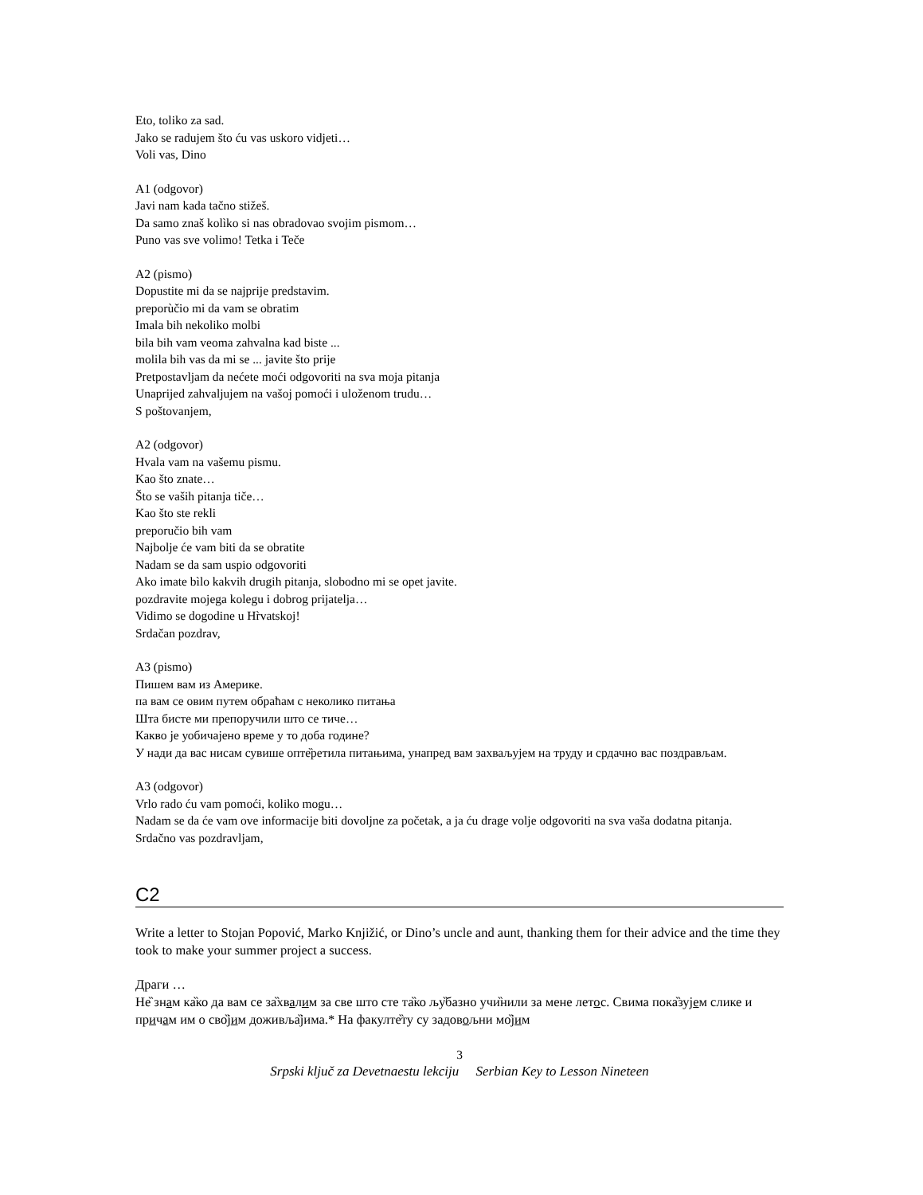Eto, toliko za sad.
Jako se radujem što ću vas uskoro vidjeti…
Voli vas, Dino
A1 (odgovor)
Javi nam kada tačno stižeš.
Da samo znaš kolìko si nas obradovao svojim pismom…
Puno vas sve volimo! Tetka i Teče
A2 (pismo)
Dopustite mi da se najprije predstavim.
preporùčio mi da vam se obratim
Imala bih nekoliko molbi
bila bih vam veoma zahvalna kad biste ...
molila bih vas da mi se ... javite što prije
Pretpostavljam da nećete moći odgovoriti na sva moja pitanja
Unaprijed zahvaljujem na vašoj pomoći i uloženom trudu…
S poštovanjem,
A2 (odgovor)
Hvala vam na vašemu pismu.
Kao što znate…
Što se vaših pitanja tiče…
Kao što ste rekli
preporučio bih vam
Najbolje će vam biti da se obratite
Nadam se da sam uspio odgovoriti
Ako imate bìlo kakvih drugih pitanja, slobodno mi se opet javite.
pozdravite mojega kolegu i dobrog prijatelja…
Vidimo se dogodine u Hr̀vatskoj!
Srdačan pozdrav,
A3 (pismo)
Пишем вам из Америке.
па вам се овим путем обраћам с неколико питања
Шта бисте ми препоручили што се тиче…
Какво је уобичајено време у то доба године?
У нади да вас нисам сувише опте̏ретила питањима, унапред вам захваљујем на труду и срдачно вас поздрављам.
A3 (odgovor)
Vrlo rado ću vam pomoći, koliko mogu…
Nadam se da će vam ove informacije biti dovoljne za početak, a ja ću drage volje odgovoriti na sva vaša dodatna pitanja.
Srdačno vas pozdravljam,
C2
Write a letter to Stojan Popović, Marko Knjižić, or Dino’s uncle and aunt, thanking them for their advice and the time they took to make your summer project a success.
Драги …
Не̏ знам ка̏ко да вам се за̏хвалим за све што сте та̏ко љу̏базно учи̏нили за мене летос. Свима пока̏зујем слике и причам им о сво̏јим доживља̏јима.* На факулте̏ту су задовољни мо̏јим
3
Srpski ključ za Devetnaestu lekciju Serbian Key to Lesson Nineteen